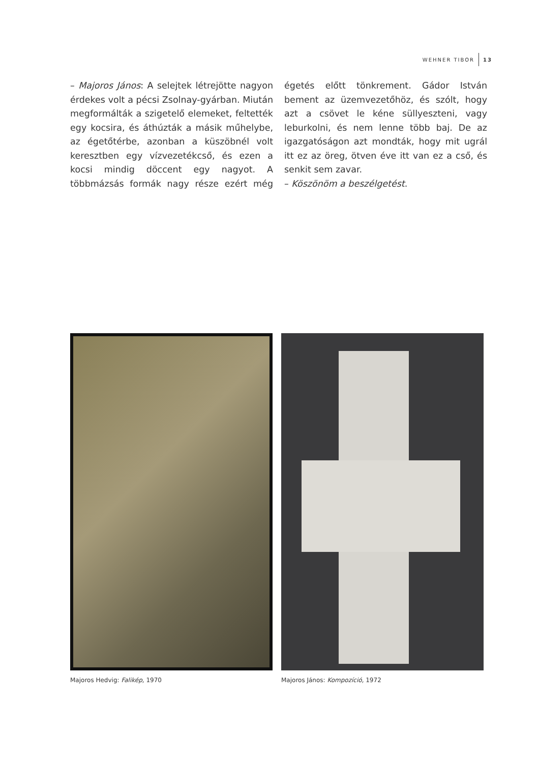WEHNER TIBOR 13
– Majoros János: A selejtek létrejötte nagyon érdekes volt a pécsi Zsolnay-gyárban. Miután megformálták a szigetelő elemeket, feltették egy kocsira, és áthúzták a másik műhelybe, az égetőtérbe, azonban a küszöbnél volt keresztben egy vízvezetékcső, és ezen a kocsi mindig döccent egy nagyot. A többmázsás formák nagy része ezért még égetés előtt tönkrement. Gádor István bement az üzemvezetőhöz, és szólt, hogy azt a csövet le kéne süllyeszteni, vagy leburkolni, és nem lenne több baj. De az igazgatóságon azt mondták, hogy mit ugrál itt ez az öreg, ötven éve itt van ez a cső, és senkit sem zavar.
– Köszönöm a beszélgetést.
Majoros Hedvig: Falikép, 1970 Majoros János: Kompozíció, 1972